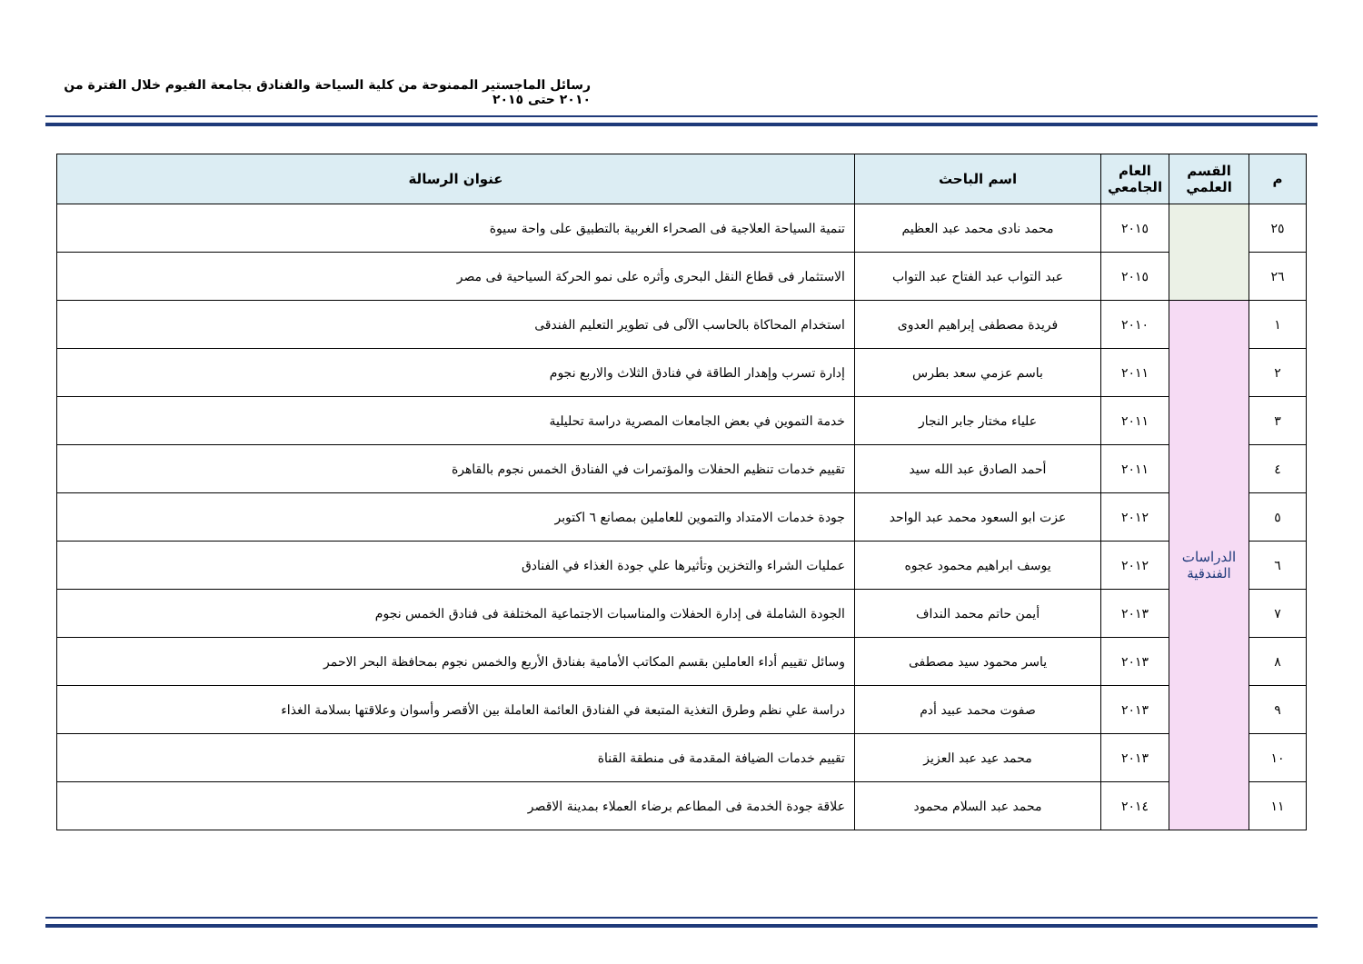رسائل الماجستير الممنوحة من كلية السياحة والفنادق بجامعة الفيوم خلال الفترة من ٢٠١٠ حتى ٢٠١٥
| م | القسم العلمي | العام الجامعي | اسم الباحث | عنوان الرسالة |
| --- | --- | --- | --- | --- |
| ٢٥ | | ٢٠١٥ | محمد نادى محمد عبد العظيم | تنمية السياحة العلاجية فى الصحراء الغربية بالتطبيق على واحة سيوة |
| ٢٦ | | ٢٠١٥ | عبد التواب عبد الفتاح عبد التواب | الاستثمار فى قطاع النقل البحرى وأثره على نمو الحركة السياحية فى مصر |
| ١ | الدراسات الفندقية | ٢٠١٠ | فريدة مصطفى إبراهيم العدوى | استخدام المحاكاة بالحاسب الآلى فى تطوير التعليم الفندقى |
| ٢ | | ٢٠١١ | باسم عزمي سعد بطرس | إدارة تسرب وإهدار الطاقة في فنادق الثلاث والاربع نجوم |
| ٣ | | ٢٠١١ | علياء مختار جابر النجار | خدمة التموين في بعض الجامعات المصرية دراسة تحليلية |
| ٤ | | ٢٠١١ | أحمد الصادق عبد الله سيد | تقييم خدمات تنظيم الحفلات والمؤتمرات في الفنادق الخمس نجوم بالقاهرة |
| ٥ | | ٢٠١٢ | عزت ابو السعود محمد عبد الواحد | جودة خدمات الامتداد والتموين للعاملين بمصانع ٦ اكتوبر |
| ٦ | | ٢٠١٢ | يوسف ابراهيم محمود عجوه | عمليات الشراء والتخزين وتأثيرها علي جودة الغذاء في الفنادق |
| ٧ | | ٢٠١٣ | أيمن حاتم محمد النداف | الجودة الشاملة فى إدارة الحفلات والمناسبات الاجتماعية المختلفة فى فنادق الخمس نجوم |
| ٨ | | ٢٠١٣ | ياسر محمود سيد مصطفى | وسائل تقييم أداء العاملين بقسم المكاتب الأمامية بفنادق الأربع والخمس نجوم بمحافظة البحر الاحمر |
| ٩ | | ٢٠١٣ | صفوت محمد عبيد أدم | دراسة علي نظم وطرق التغذية المتبعة في الفنادق العائمة العاملة بين الأقصر وأسوان وعلاقتها بسلامة الغذاء |
| ١٠ | | ٢٠١٣ | محمد عيد عبد العزيز | تقييم خدمات الضيافة المقدمة فى منطقة القناة |
| ١١ | | ٢٠١٤ | محمد عبد السلام محمود | علاقة جودة الخدمة فى المطاعم برضاء العملاء بمدينة الاقصر |